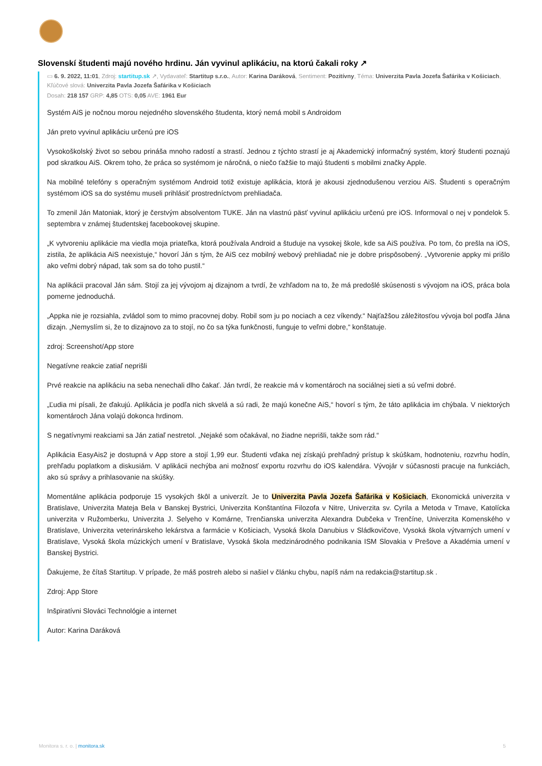Slovenskí študenti majú nového hrdinu. Ján vyvinul aplikáciu, na ktorú čakali roky ↗
▭ 6. 9. 2022, 11:01, Zdroj: startitup.sk ↗, Vydavateľ: Startitup s.r.o., Autor: Karina Daráková, Sentiment: Pozitívny, Téma: Univerzita Pavla Jozefa Šafárika v Košiciach, Kľúčové slová: Univerzita Pavla Jozefa Šafárika v Košiciach
Dosah: 218 157 GRP: 4,85 OTS: 0,05 AVE: 1961 Eur
Systém AiS je nočnou morou nejedného slovenského študenta, ktorý nemá mobil s Androidom
Ján preto vyvinul aplikáciu určenú pre iOS
Vysokoškolský život so sebou prináša mnoho radostí a strastí. Jednou z týchto strastí je aj Akademický informačný systém, ktorý študenti poznajú pod skratkou AiS. Okrem toho, že práca so systémom je náročná, o niečo ťažšie to majú študenti s mobilmi značky Apple.
Na mobilné telefóny s operačným systémom Android totiž existuje aplikácia, ktorá je akousi zjednodušenou verziou AiS. Študenti s operačným systémom iOS sa do systému museli prihlásiť prostredníctvom prehliadača.
To zmenil Ján Matoniak, ktorý je čerstvým absolventom TUKE. Ján na vlastnú päsť vyvinul aplikáciu určenú pre iOS. Informoval o nej v pondelok 5. septembra v známej študentskej facebookovej skupine.
„K vytvoreniu aplikácie ma viedla moja priateľka, ktorá používala Android a študuje na vysokej škole, kde sa AiS používa. Po tom, čo prešla na iOS, zistila, že aplikácia AiS neexistuje,“ hovorí Ján s tým, že AiS cez mobilný webový prehliadač nie je dobre prispôsobený. „Vytvorenie appky mi prišlo ako veľmi dobrý nápad, tak som sa do toho pustil.“
Na aplikácii pracoval Ján sám. Stojí za jej vývojom aj dizajnom a tvrdí, že vzhľadom na to, že má predošlé skúsenosti s vývojom na iOS, práca bola pomerne jednoduchá.
„Appka nie je rozsiahla, zvládol som to mimo pracovnej doby. Robil som ju po nociach a cez víkendy.“ Najťažšou záležitosťou vývoja bol podľa Jána dizajn. „Nemyslím si, že to dizajnovo za to stojí, no čo sa týka funkčnosti, funguje to veľmi dobre,“ konštatuje.
zdroj: Screenshot/App store
Negatívne reakcie zatiaľ neprišli
Prvé reakcie na aplikáciu na seba nenechali dlho čakať. Ján tvrdí, že reakcie má v komentároch na sociálnej sieti a sú veľmi dobré.
„Ľudia mi písali, že ďakujú. Aplikácia je podľa nich skvelá a sú radi, že majú konečne AiS,“ hovorí s tým, že táto aplikácia im chýbala. V niektorých komentároch Jána volajú dokonca hrdinom.
S negatívnymi reakciami sa Ján zatiaľ nestretol. „Nejaké som očakával, no žiadne neprišli, takže som rád.“
Aplikácia EasyAis2 je dostupná v App store a stojí 1,99 eur. Študenti vďaka nej získajú prehľadný prístup k skúškam, hodnoteniu, rozvrhu hodín, prehľadu poplatkom a diskusiám. V aplikácii nechýba ani možnosť exportu rozvrhu do iOS kalendára. Vývojár v súčasnosti pracuje na funkciách, ako sú správy a prihlasovanie na skúšky.
Momentálne aplikácia podporuje 15 vysokých škôl a univerzít. Je to Univerzita Pavla Jozefa Šafárika v Košiciach, Ekonomická univerzita v Bratislave, Univerzita Mateja Bela v Banskej Bystrici, Univerzita Konštantína Filozofa v Nitre, Univerzita sv. Cyrila a Metoda v Trnave, Katolícka univerzita v Ružomberku, Univerzita J. Selyeho v Komárne, Trenčianska univerzita Alexandra Dubčeka v Trenčíne, Univerzita Komenského v Bratislave, Univerzita veterinárskeho lekárstva a farmácie v Košiciach, Vysoká škola Danubius v Sládkovičove, Vysoká škola výtvarných umení v Bratislave, Vysoká škola múzických umení v Bratislave, Vysoká škola medzinárodného podnikania ISM Slovakia v Prešove a Akadémia umení v Banskej Bystrici.
Ďakujeme, že čítaš Startitup. V prípade, že máš postreh alebo si našiel v článku chybu, napíš nám na redakcia@startitup.sk .
Zdroj: App Store
Inšpiratívni Slováci Technológie a internet
Autor: Karina Daráková
Monitora s. r. o. | monitora.sk 5